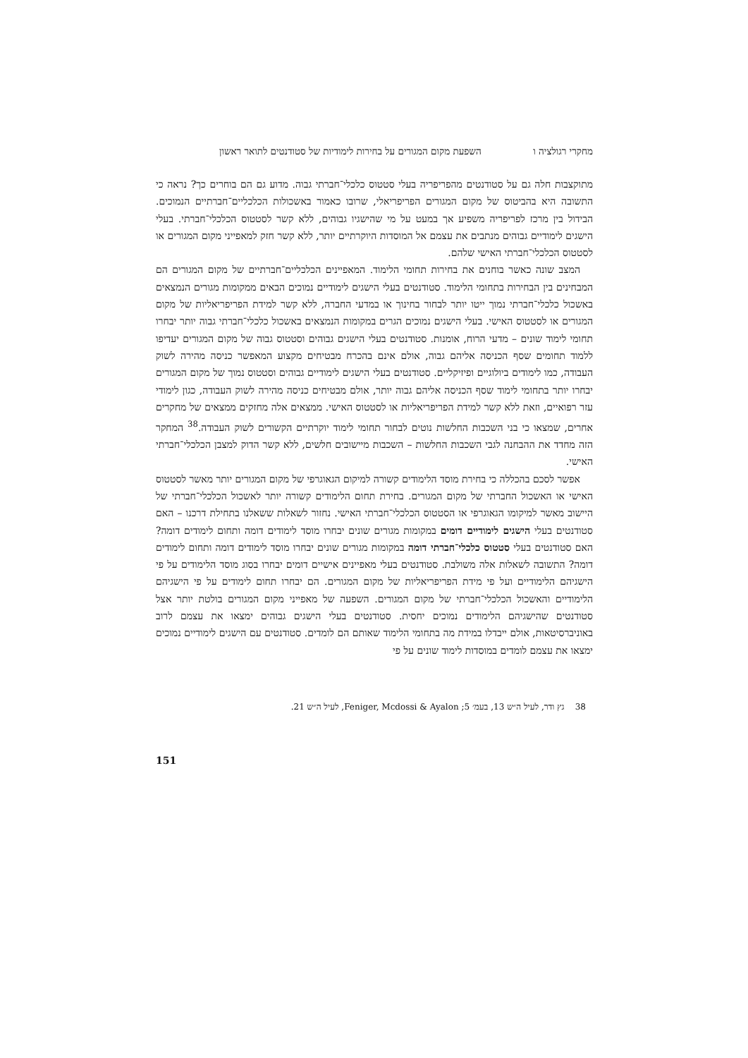מחקרי רגולציה ו השפעת מקום המגורים על בחירות לימודיות של סטודנטים לתואר ראשון
מתוקצבות חלה גם על סטודנטים מהפריפריה בעלי סטטוס כלכלי־חברתי גבוה. מדוע גם הם בוחרים כך? נראה כי התשובה היא בהביטוס של מקום המגורים הפריפריאלי, שרובו כאמור באשכולות הכלכליים־חברתיים הנמוכים. הבידול בין מרכז לפריפריה משפיע אך במעט על מי שהישגיו גבוהים, ללא קשר לסטטוס הכלכלי־חברתי. בעלי הישגים לימודיים גבוהים מנתבים את עצמם אל המוסדות היוקרתיים יותר, ללא קשר חזק למאפייני מקום המגורים או לסטטוס הכלכלי־חברתי האישי שלהם.
המצב שונה כאשר בוחנים את בחירות תחומי הלימוד. המאפיינים הכלכליים־חברתיים של מקום המגורים הם המבחינים בין הבחירות בתחומי הלימוד. סטודנטים בעלי הישגים לימודיים נמוכים הבאים ממקומות מגורים הנמצאים באשכול כלכלי־חברתי נמוך ייטו יותר לבחור בחינוך או במדעי החברה, ללא קשר למידת הפריפריאליות של מקום המגורים או לסטטוס האישי. בעלי הישגים נמוכים הגרים במקומות הנמצאים באשכול כלכלי־חברתי גבוה יותר יבחרו תחומי לימוד שונים – מדעי הרוח, אומנות. סטודנטים בעלי הישגים גבוהים וסטטוס גבוה של מקום המגורים יעדיפו ללמוד תחומים שסף הכניסה אליהם גבוה, אולם אינם בהכרח מבטיחים מקצוע המאפשר כניסה מהירה לשוק העבודה, כמו לימודים ביולוגיים ופיזיקליים. סטודנטים בעלי הישגים לימודיים גבוהים וסטטוס נמוך של מקום המגורים יבחרו יותר בתחומי לימוד שסף הכניסה אליהם גבוה יותר, אולם מבטיחים כניסה מהירה לשוק העבודה, כגון לימודי עזר רפואיים, וזאת ללא קשר למידת הפריפריאליות או לסטטוס האישי. ממצאים אלה מחזקים ממצאים של מחקרים אחרים, שמצאו כי בני השכבות החלשות נוטים לבחור תחומי לימוד יוקרתיים הקשורים לשוק העבודה.<sup>38</sup> המחקר הזה מחדד את ההבחנה לגבי השכבות החלשות – השכבות מיישובים חלשים, ללא קשר הדוק למצבן הכלכלי־חברתי האישי.
אפשר לסכם בהכללה כי בחירת מוסד הלימודים קשורה למיקום הגאוגרפי של מקום המגורים יותר מאשר לסטטוס האישי או האשכול החברתי של מקום המגורים. בחירת תחום הלימודים קשורה יותר לאשכול הכלכלי־חברתי של היישוב מאשר למיקומו הגאוגרפי או הסטטוס הכלכלי־חברתי האישי. נחזור לשאלות ששאלנו בתחילת דרכנו – האם סטודנטים בעלי הישגים לימודיים דומים במקומות מגורים שונים יבחרו מוסד לימודים דומה ותחום לימודים דומה? האם סטודנטים בעלי סטטוס כלכלי־חברתי דומה במקומות מגורים שונים יבחרו מוסד לימודים דומה ותחום לימודים דומה? התשובה לשאלות אלה משולבת. סטודנטים בעלי מאפיינים אישיים דומים יבחרו בסוג מוסד הלימודים על פי הישגיהם הלימודיים ועל פי מידת הפריפריאליות של מקום המגורים. הם יבחרו תחום לימודים על פי הישגיהם הלימודיים והאשכול הכלכלי־חברתי של מקום המגורים. השפעה של מאפייני מקום המגורים בולטת יותר אצל סטודנטים שהישגיהם הלימודים נמוכים יחסית. סטודנטים בעלי הישגים גבוהים ימצאו את עצמם לרוב באוניברסיטאות, אולם ייבדלו במידת מה בתחומי הלימוד שאותם הם לומדים. סטודנטים עם הישגים לימודיים נמוכים ימצאו את עצמם לומדים במוסדות לימוד שונים על פי
38 גץ ודר, לעיל ה״ש 13, בעמ׳ 5; Feniger, Mcdossi & Ayalon, לעיל ה״ש 21.
151